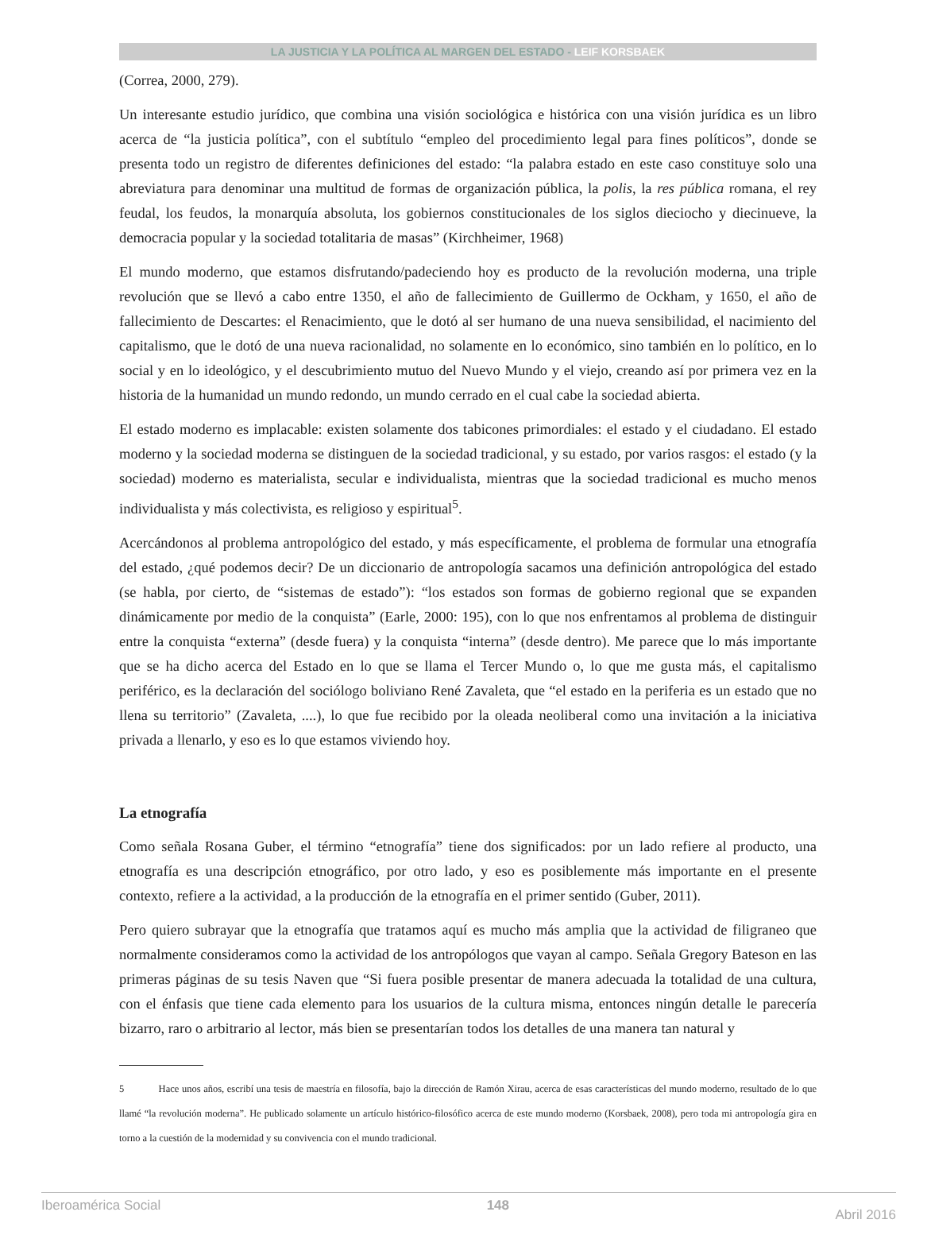LA JUSTICIA Y LA POLÍTICA AL MARGEN DEL ESTADO - LEIF KORSBAEK
(Correa, 2000, 279).
Un interesante estudio jurídico, que combina una visión sociológica e histórica con una visión jurídica es un libro acerca de “la justicia política”, con el subtítulo “empleo del procedimiento legal para fines políticos”, donde se presenta todo un registro de diferentes definiciones del estado: “la palabra estado en este caso constituye solo una abreviatura para denominar una multitud de formas de organización pública, la polis, la res pública romana, el rey feudal, los feudos, la monarquía absoluta, los gobiernos constitucionales de los siglos dieciocho y diecinueve, la democracia popular y la sociedad totalitaria de masas” (Kirchheimer, 1968)
El mundo moderno, que estamos disfrutando/padeciendo hoy es producto de la revolución moderna, una triple revolución que se llevó a cabo entre 1350, el año de fallecimiento de Guillermo de Ockham, y 1650, el año de fallecimiento de Descartes: el Renacimiento, que le dotó al ser humano de una nueva sensibilidad, el nacimiento del capitalismo, que le dotó de una nueva racionalidad, no solamente en lo económico, sino también en lo político, en lo social y en lo ideológico, y el descubrimiento mutuo del Nuevo Mundo y el viejo, creando así por primera vez en la historia de la humanidad un mundo redondo, un mundo cerrado en el cual cabe la sociedad abierta.
El estado moderno es implacable: existen solamente dos tabicones primordiales: el estado y el ciudadano. El estado moderno y la sociedad moderna se distinguen de la sociedad tradicional, y su estado, por varios rasgos: el estado (y la sociedad) moderno es materialista, secular e individualista, mientras que la sociedad tradicional es mucho menos individualista y más colectivista, es religioso y espiritual<sup>5</sup>.
Acercándonos al problema antropológico del estado, y más específicamente, el problema de formular una etnografía del estado, ¿qué podemos decir? De un diccionario de antropología sacamos una definición antropológica del estado (se habla, por cierto, de “sistemas de estado”): “los estados son formas de gobierno regional que se expanden dinámicamente por medio de la conquista” (Earle, 2000: 195), con lo que nos enfrentamos al problema de distinguir entre la conquista “externa” (desde fuera) y la conquista “interna” (desde dentro). Me parece que lo más importante que se ha dicho acerca del Estado en lo que se llama el Tercer Mundo o, lo que me gusta más, el capitalismo periférico, es la declaración del sociólogo boliviano René Zavaleta, que “el estado en la periferia es un estado que no llena su territorio” (Zavaleta, ....), lo que fue recibido por la oleada neoliberal como una invitación a la iniciativa privada a llenarlo, y eso es lo que estamos viviendo hoy.
La etnografía
Como señala Rosana Guber, el término “etnografía” tiene dos significados: por un lado refiere al producto, una etnografía es una descripción etnográfico, por otro lado, y eso es posiblemente más importante en el presente contexto, refiere a la actividad, a la producción de la etnografía en el primer sentido (Guber, 2011).
Pero quiero subrayar que la etnografía que tratamos aquí es mucho más amplia que la actividad de filigraneo que normalmente consideramos como la actividad de los antropólogos que vayan al campo. Señala Gregory Bateson en las primeras páginas de su tesis Naven que “Si fuera posible presentar de manera adecuada la totalidad de una cultura, con el énfasis que tiene cada elemento para los usuarios de la cultura misma, entonces ningún detalle le parecería bizarro, raro o arbitrario al lector, más bien se presentarían todos los detalles de una manera tan natural y
5 Hace unos años, escribí una tesis de maestría en filosofía, bajo la dirección de Ramón Xirau, acerca de esas características del mundo moderno, resultado de lo que llamé “la revolución moderna”. He publicado solamente un artículo histórico-filosófico acerca de este mundo moderno (Korsbaek, 2008), pero toda mi antropología gira en torno a la cuestión de la modernidad y su convivencia con el mundo tradicional.
Iberoamérica Social 148 Abril 2016